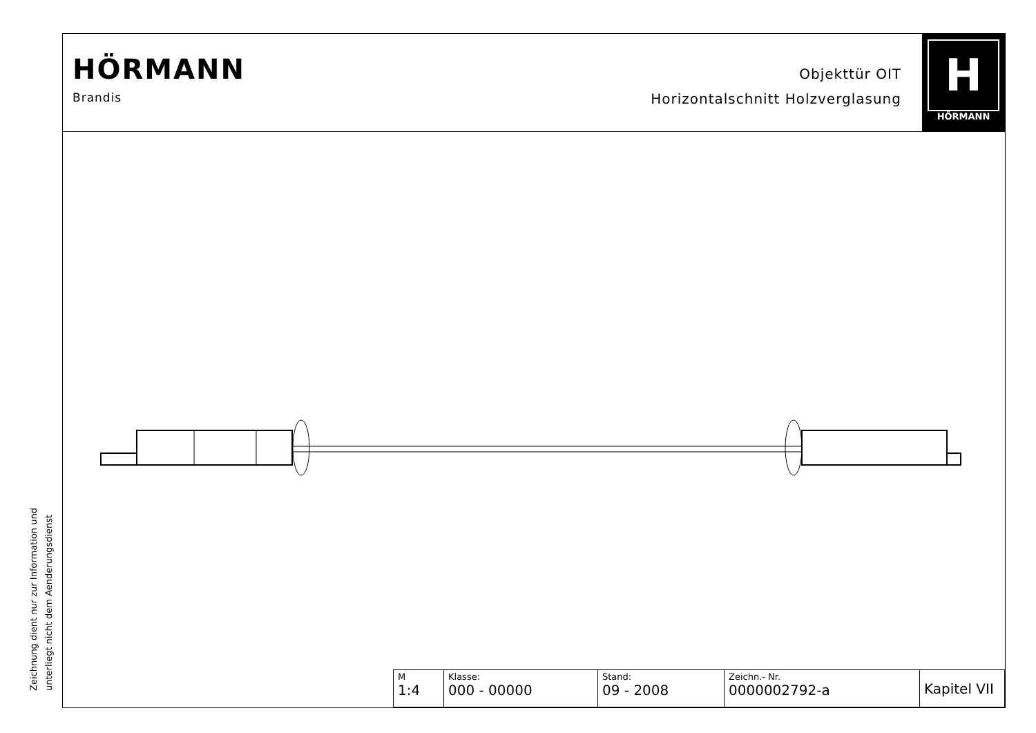HÖRMANN
Brandis
Objekttür OIT
Horizontalschnitt Holzverglasung
H
HÖRMANN
| M 1:4 | Klasse: 000 - 00000 | Stand: 09 - 2008 | Zeichn.- Nr. 0000002792-a | Kapitel VII |
Zeichnung dient nur zur Information und
unterliegt nicht dem Aenderungsdienst